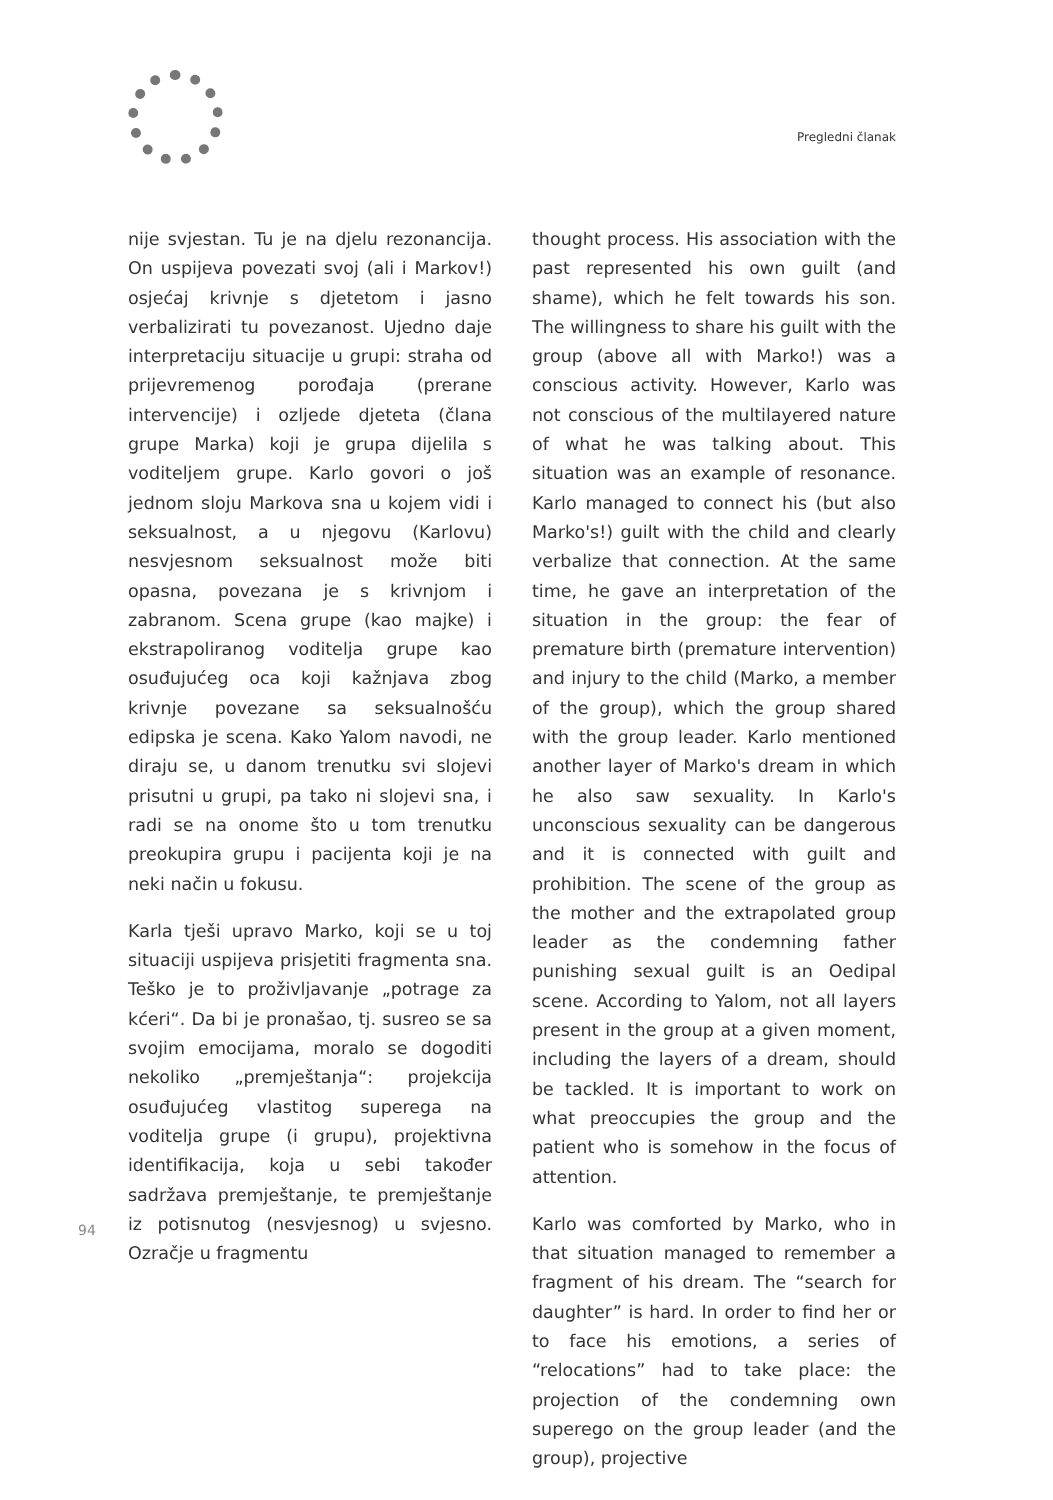Pregledni članak
nije svjestan. Tu je na djelu rezonancija. On uspijeva povezati svoj (ali i Markov!) osjećaj krivnje s djetetom i jasno verbalizirati tu povezanost. Ujedno daje interpretaciju situacije u grupi: straha od prijevremenog porođaja (prerane intervencije) i ozljede djeteta (člana grupe Marka) koji je grupa dijelila s voditeljem grupe. Karlo govori o još jednom sloju Markova sna u kojem vidi i seksualnost, a u njegovu (Karlovu) nesvjesnom seksualnost može biti opasna, povezana je s krivnjom i zabranom. Scena grupe (kao majke) i ekstrapoliranog voditelja grupe kao osuđujućeg oca koji kažnjava zbog krivnje povezane sa seksualnošću edipska je scena. Kako Yalom navodi, ne diraju se, u danom trenutku svi slojevi prisutni u grupi, pa tako ni slojevi sna, i radi se na onome što u tom trenutku preokupira grupu i pacijenta koji je na neki način u fokusu.
Karla tješi upravo Marko, koji se u toj situaciji uspijeva prisjetiti fragmenta sna. Teško je to proživljavanje „potrage za kćeri“. Da bi je pronašao, tj. susreo se sa svojim emocijama, moralo se dogoditi nekoliko „premještanja“: projekcija osuđujućeg vlastitog superega na voditelja grupe (i grupu), projektivna identifikacija, koja u sebi također sadržava premještanje, te premještanje iz potisnutog (nesvjesnog) u svjesno. Ozračje u fragmentu
thought process. His association with the past represented his own guilt (and shame), which he felt towards his son. The willingness to share his guilt with the group (above all with Marko!) was a conscious activity. However, Karlo was not conscious of the multilayered nature of what he was talking about. This situation was an example of resonance. Karlo managed to connect his (but also Marko's!) guilt with the child and clearly verbalize that connection. At the same time, he gave an interpretation of the situation in the group: the fear of premature birth (premature intervention) and injury to the child (Marko, a member of the group), which the group shared with the group leader. Karlo mentioned another layer of Marko's dream in which he also saw sexuality. In Karlo's unconscious sexuality can be dangerous and it is connected with guilt and prohibition. The scene of the group as the mother and the extrapolated group leader as the condemning father punishing sexual guilt is an Oedipal scene. According to Yalom, not all layers present in the group at a given moment, including the layers of a dream, should be tackled. It is important to work on what preoccupies the group and the patient who is somehow in the focus of attention.
Karlo was comforted by Marko, who in that situation managed to remember a fragment of his dream. The “search for daughter” is hard. In order to find her or to face his emotions, a series of “relocations” had to take place: the projection of the condemning own superego on the group leader (and the group), projective
94